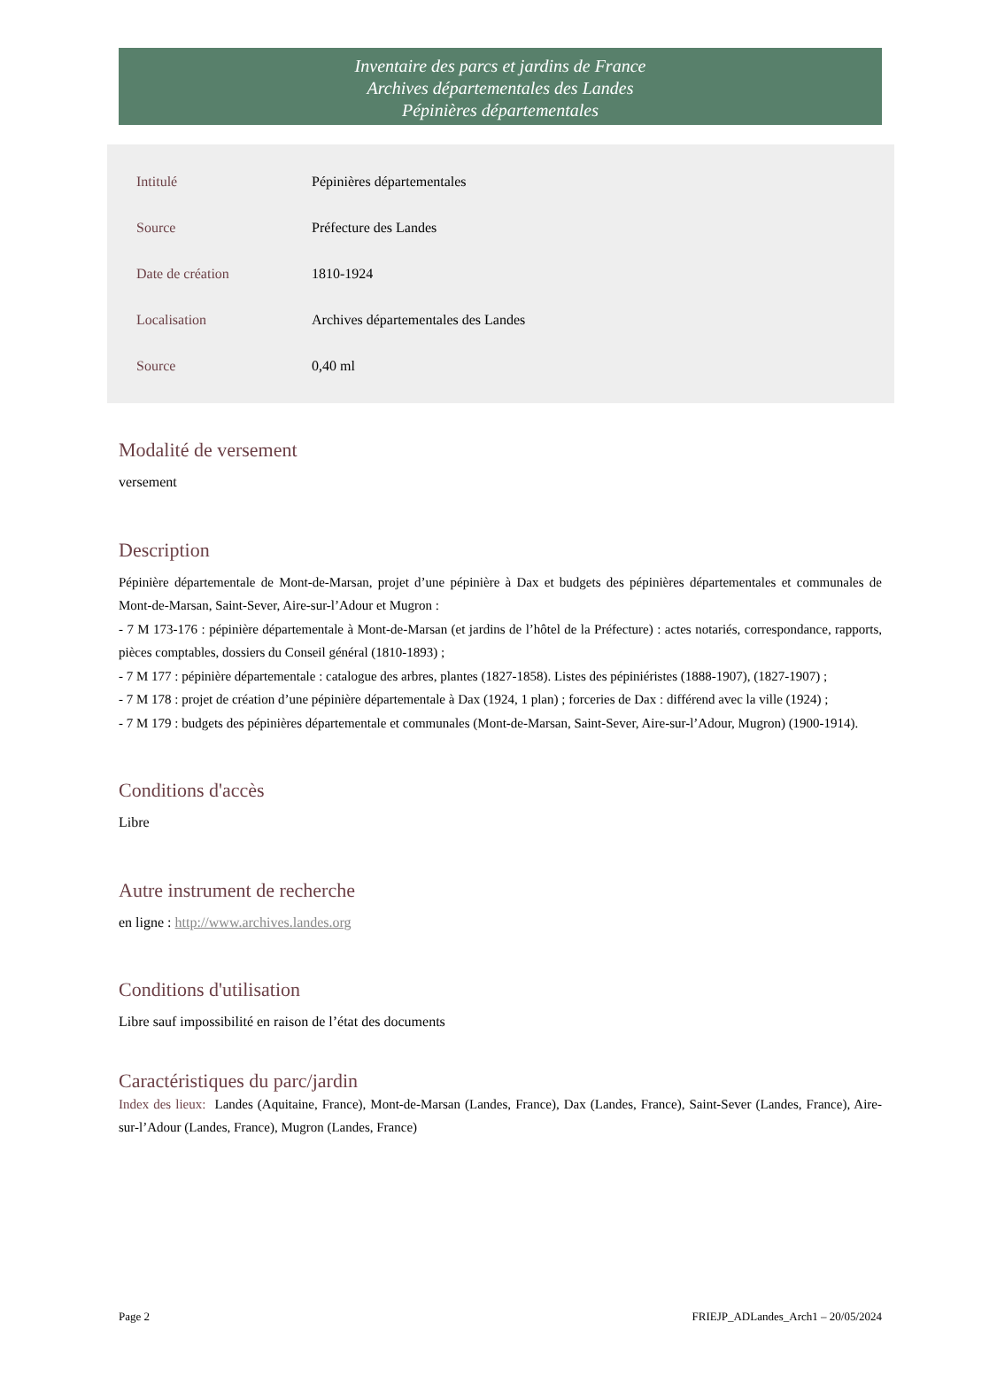Inventaire des parcs et jardins de France
Archives départementales des Landes
Pépinières départementales
| Intitulé | Pépinières départementales |
| Source | Préfecture des Landes |
| Date de création | 1810-1924 |
| Localisation | Archives départementales des Landes |
| Source | 0,40 ml |
Modalité de versement
versement
Description
Pépinière départementale de Mont-de-Marsan, projet d’une pépinière à Dax et budgets des pépinières départementales et communales de Mont-de-Marsan, Saint-Sever, Aire-sur-l’Adour et Mugron :
- 7 M 173-176 : pépinière départementale à Mont-de-Marsan (et jardins de l’hôtel de la Préfecture) : actes notariés, correspondance, rapports, pièces comptables, dossiers du Conseil général (1810-1893) ;
- 7 M 177 : pépinière départementale : catalogue des arbres, plantes (1827-1858). Listes des pépiniéristes (1888-1907), (1827-1907) ;
- 7 M 178 : projet de création d’une pépinière départementale à Dax (1924, 1 plan) ; forceries de Dax : différend avec la ville (1924) ;
- 7 M 179 : budgets des pépinières départementale et communales (Mont-de-Marsan, Saint-Sever, Aire-sur-l’Adour, Mugron) (1900-1914).
Conditions d'accès
Libre
Autre instrument de recherche
en ligne : http://www.archives.landes.org
Conditions d'utilisation
Libre sauf impossibilité en raison de l’état des documents
Caractéristiques du parc/jardin
Index des lieux: Landes (Aquitaine, France), Mont-de-Marsan (Landes, France), Dax (Landes, France), Saint-Sever (Landes, France), Aire-sur-l’Adour (Landes, France), Mugron (Landes, France)
Page 2 FRIEJP_ADLandes_Arch1 – 20/05/2024